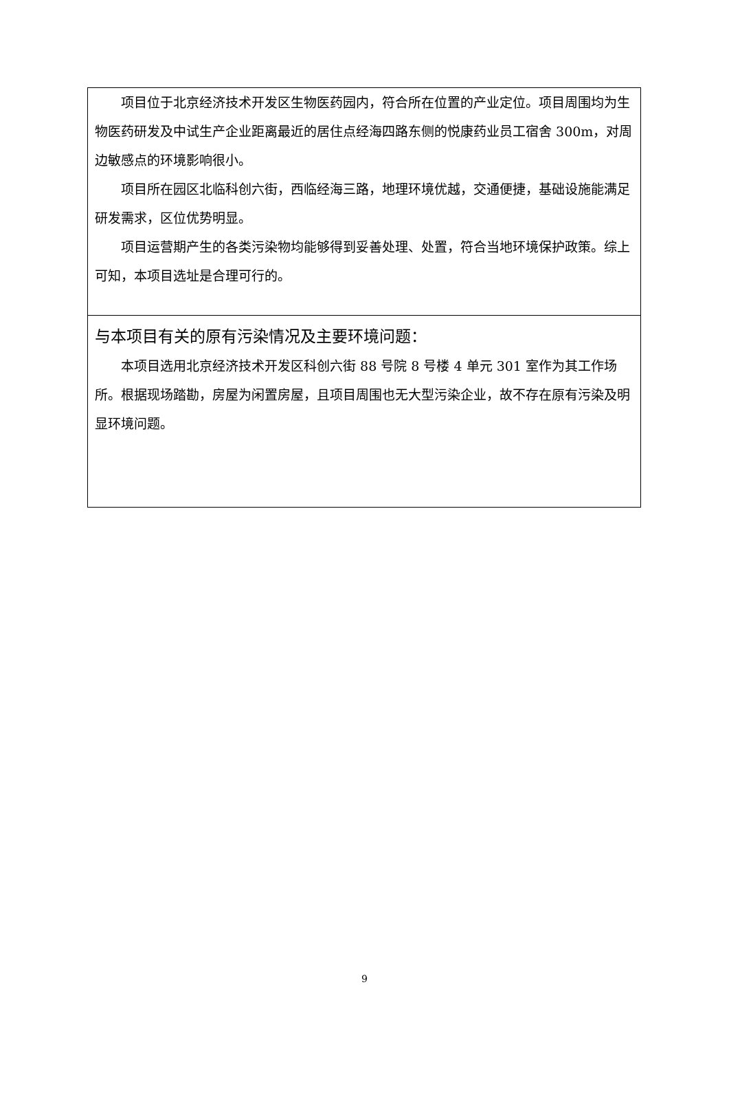项目位于北京经济技术开发区生物医药园内，符合所在位置的产业定位。项目周围均为生物医药研发及中试生产企业距离最近的居住点经海四路东侧的悦康药业员工宿舍 300m，对周边敏感点的环境影响很小。
项目所在园区北临科创六街，西临经海三路，地理环境优越，交通便捷，基础设施能满足研发需求，区位优势明显。
项目运营期产生的各类污染物均能够得到妥善处理、处置，符合当地环境保护政策。综上可知，本项目选址是合理可行的。
与本项目有关的原有污染情况及主要环境问题：
本项目选用北京经济技术开发区科创六街 88 号院 8 号楼 4 单元 301 室作为其工作场所。根据现场踏勘，房屋为闲置房屋，且项目周围也无大型污染企业，故不存在原有污染及明显环境问题。
9